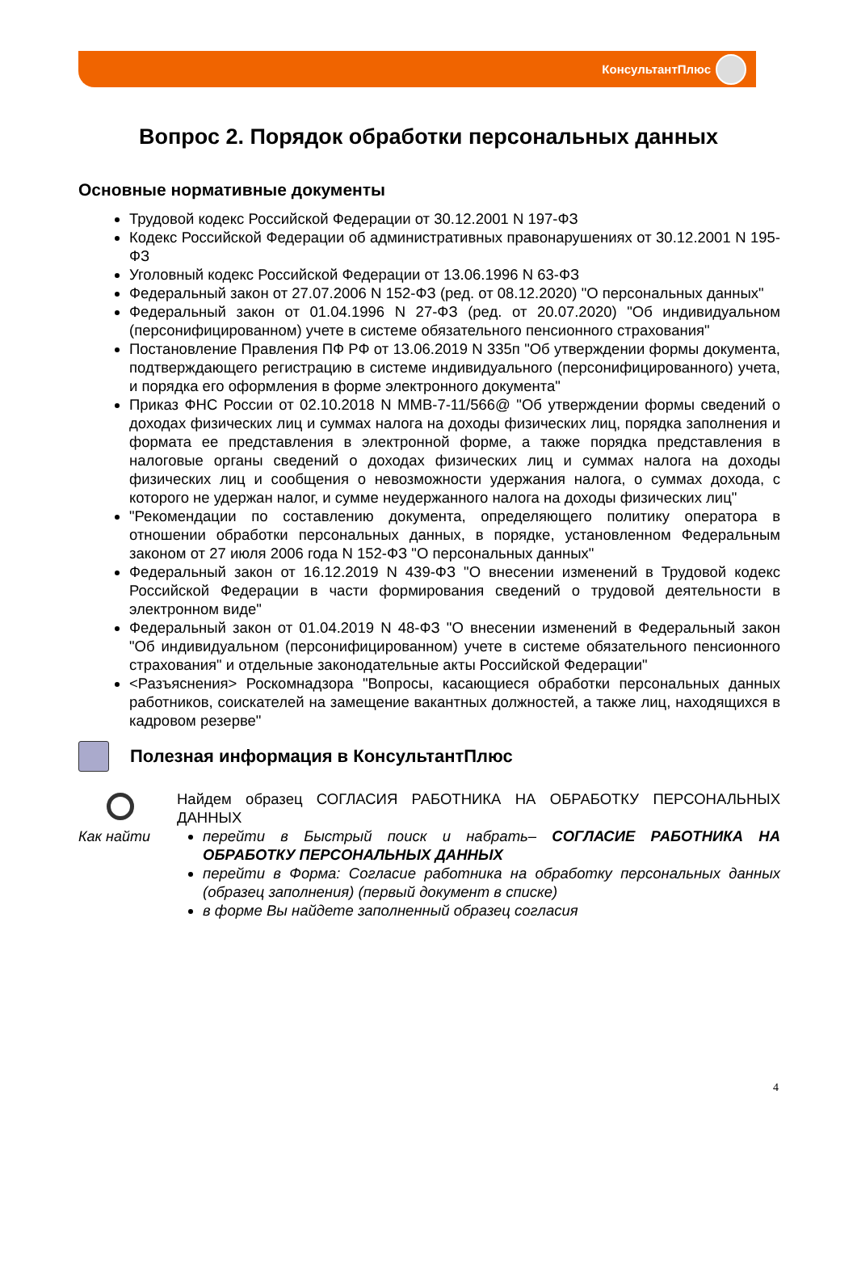КонсультантПлюс
Вопрос 2. Порядок обработки персональных данных
Основные нормативные документы
Трудовой кодекс Российской Федерации от 30.12.2001 N 197-ФЗ
Кодекс Российской Федерации об административных правонарушениях от 30.12.2001 N 195-ФЗ
Уголовный кодекс Российской Федерации от 13.06.1996 N 63-ФЗ
Федеральный закон от 27.07.2006 N 152-ФЗ (ред. от 08.12.2020) "О персональных данных"
Федеральный закон от 01.04.1996 N 27-ФЗ (ред. от 20.07.2020) "Об индивидуальном (персонифицированном) учете в системе обязательного пенсионного страхования"
Постановление Правления ПФ РФ от 13.06.2019 N 335п "Об утверждении формы документа, подтверждающего регистрацию в системе индивидуального (персонифицированного) учета, и порядка его оформления в форме электронного документа"
Приказ ФНС России от 02.10.2018 N ММВ-7-11/566@ "Об утверждении формы сведений о доходах физических лиц и суммах налога на доходы физических лиц, порядка заполнения и формата ее представления в электронной форме, а также порядка представления в налоговые органы сведений о доходах физических лиц и суммах налога на доходы физических лиц и сообщения о невозможности удержания налога, о суммах дохода, с которого не удержан налог, и сумме неудержанного налога на доходы физических лиц"
"Рекомендации по составлению документа, определяющего политику оператора в отношении обработки персональных данных, в порядке, установленном Федеральным законом от 27 июля 2006 года N 152-ФЗ "О персональных данных"
Федеральный закон от 16.12.2019 N 439-ФЗ "О внесении изменений в Трудовой кодекс Российской Федерации в части формирования сведений о трудовой деятельности в электронном виде"
Федеральный закон от 01.04.2019 N 48-ФЗ "О внесении изменений в Федеральный закон "Об индивидуальном (персонифицированном) учете в системе обязательного пенсионного страхования" и отдельные законодательные акты Российской Федерации"
<Разъяснения> Роскомнадзора "Вопросы, касающиеся обработки персональных данных работников, соискателей на замещение вакантных должностей, а также лиц, находящихся в кадровом резерве"
Полезная информация в КонсультантПлюс
Как найти
Найдем образец СОГЛАСИЯ РАБОТНИКА НА ОБРАБОТКУ ПЕРСОНАЛЬНЫХ ДАННЫХ
перейти в Быстрый поиск и набрать– СОГЛАСИЕ РАБОТНИКА НА ОБРАБОТКУ ПЕРСОНАЛЬНЫХ ДАННЫХ
перейти в Форма: Согласие работника на обработку персональных данных (образец заполнения) (первый документ в списке)
в форме Вы найдете заполненный образец согласия
4